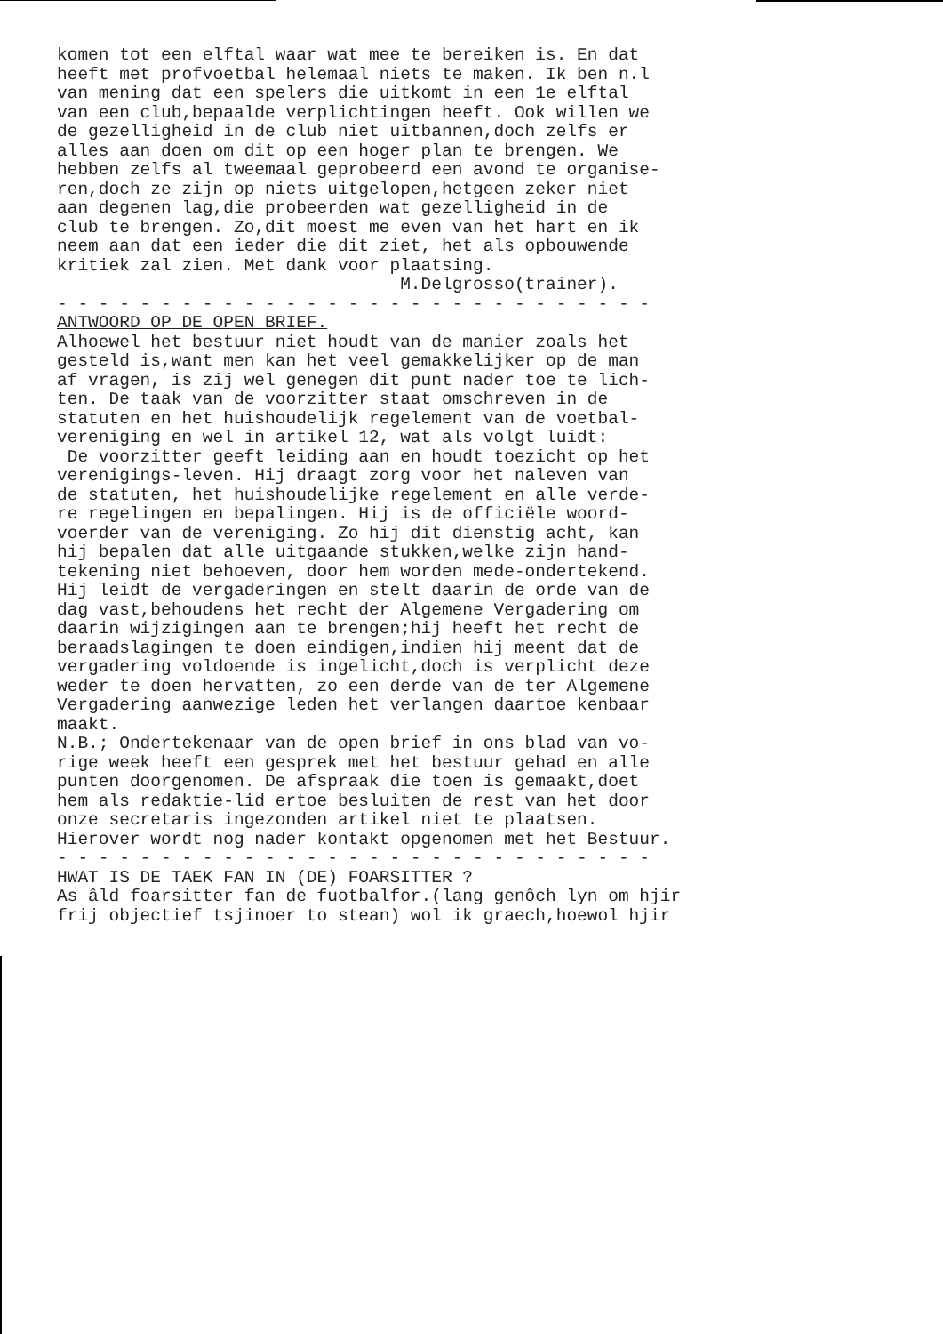komen tot een elftal waar wat mee te bereiken is. En dat heeft met profvoetbal helemaal niets te maken. Ik ben n.l van mening dat een spelers die uitkomt in een 1e elftal van een club,bepaalde verplichtingen heeft. Ook willen we de gezelligheid in de club niet uitbannen,doch zelfs er alles aan doen om dit op een hoger plan te brengen. We hebben zelfs al tweemaal geprobeerd een avond te organise- ren,doch ze zijn op niets uitgelopen,hetgeen zeker niet aan degenen lag,die probeerden wat gezelligheid in de club te brengen. Zo,dit moest me even van het hart en ik neem aan dat een ieder die dit ziet, het als opbouwende kritiek zal zien. Met dank voor plaatsing. M.Delgrosso(trainer). - - - - - - - - - - - - - - - - - - - - - - - - - - - - - ANTWOORD OP DE OPEN BRIEF. Alhoewel het bestuur niet houdt van de manier zoals het gesteld is,want men kan het veel gemakkelijker op de man af vragen, is zij wel genegen dit punt nader toe te lich- ten. De taak van de voorzitter staat omschreven in de statuten en het huishoudelijk regelement van de voetbal- vereniging en wel in artikel 12, wat als volgt luidt: De voorzitter geeft leiding aan en houdt toezicht op het verenigings-leven. Hij draagt zorg voor het naleven van de statuten, het huishoudelijke regelement en alle verde- re regelingen en bepalingen. Hij is de officiële woord- voerder van de vereniging. Zo hij dit dienstig acht, kan hij bepalen dat alle uitgaande stukken,welke zijn hand- tekening niet behoeven, door hem worden mede-ondertekend. Hij leidt de vergaderingen en stelt daarin de orde van de dag vast,behoudens het recht der Algemene Vergadering om daarin wijzigingen aan te brengen;hij heeft het recht de beraadslagingen te doen eindigen,indien hij meent dat de vergadering voldoende is ingelicht,doch is verplicht deze weder te doen hervatten, zo een derde van de ter Algemene Vergadering aanwezige leden het verlangen daartoe kenbaar maakt. N.B.; Ondertekenaar van de open brief in ons blad van vo- rige week heeft een gesprek met het bestuur gehad en alle punten doorgenomen. De afspraak die toen is gemaakt,doet hem als redaktie-lid ertoe besluiten de rest van het door onze secretaris ingezonden artikel niet te plaatsen. Hierover wordt nog nader kontakt opgenomen met het Bestuur. - - - - - - - - - - - - - - - - - - - - - - - - - - - - - HWAT IS DE TAEK FAN IN (DE) FOARSITTER ? As âld foarsitter fan de fuotbalfor.(lang genôch lyn om hjir frij objectief tsjinoer to stean) wol ik graech,hoewol hjir